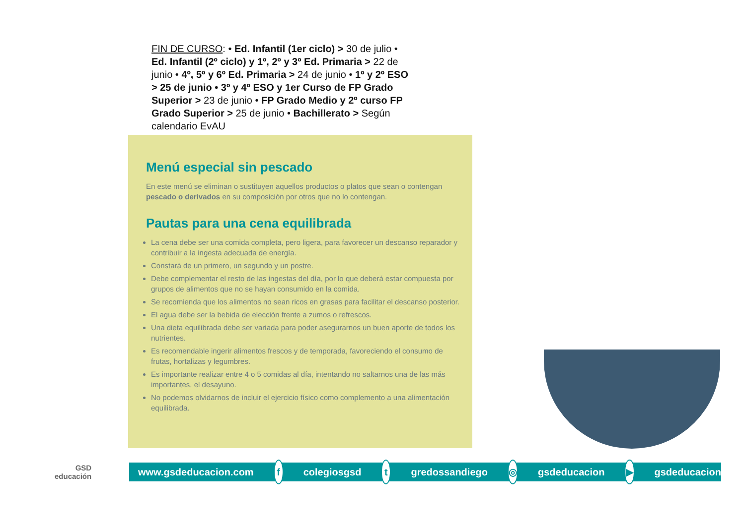FIN DE CURSO: • Ed. Infantil (1er ciclo) > 30 de julio • Ed. Infantil (2º ciclo) y 1º, 2º y 3º Ed. Primaria > 22 de junio • 4º, 5º y 6º Ed. Primaria > 24 de junio • 1º y 2º ESO > 25 de junio • 3º y 4º ESO y 1er Curso de FP Grado Superior > 23 de junio • FP Grado Medio y 2º curso FP Grado Superior > 25 de junio • Bachillerato > Según calendario EvAU
Menú especial sin pescado
En este menú se eliminan o sustituyen aquellos productos o platos que sean o contengan pescado o derivados en su composición por otros que no lo contengan.
Pautas para una cena equilibrada
La cena debe ser una comida completa, pero ligera, para favorecer un descanso reparador y contribuir a la ingesta adecuada de energía.
Constará de un primero, un segundo y un postre.
Debe complementar el resto de las ingestas del día, por lo que deberá estar compuesta por grupos de alimentos que no se hayan consumido en la comida.
Se recomienda que los alimentos no sean ricos en grasas para facilitar el descanso posterior.
El agua debe ser la bebida de elección frente a zumos o refrescos.
Una dieta equilibrada debe ser variada para poder asegurarnos un buen aporte de todos los nutrientes.
Es recomendable ingerir alimentos frescos y de temporada, favoreciendo el consumo de frutas, hortalizas y legumbres.
Es importante realizar entre 4 o 5 comidas al día, intentando no saltarnos una de las más importantes, el desayuno.
No podemos olvidarnos de incluir el ejercicio físico como complemento a una alimentación equilibrada.
GSD
educación
www.gsdeducacion.com f colegiosgsd t gredossandiego ◎ gsdeducacion ▶ gsdeducacion